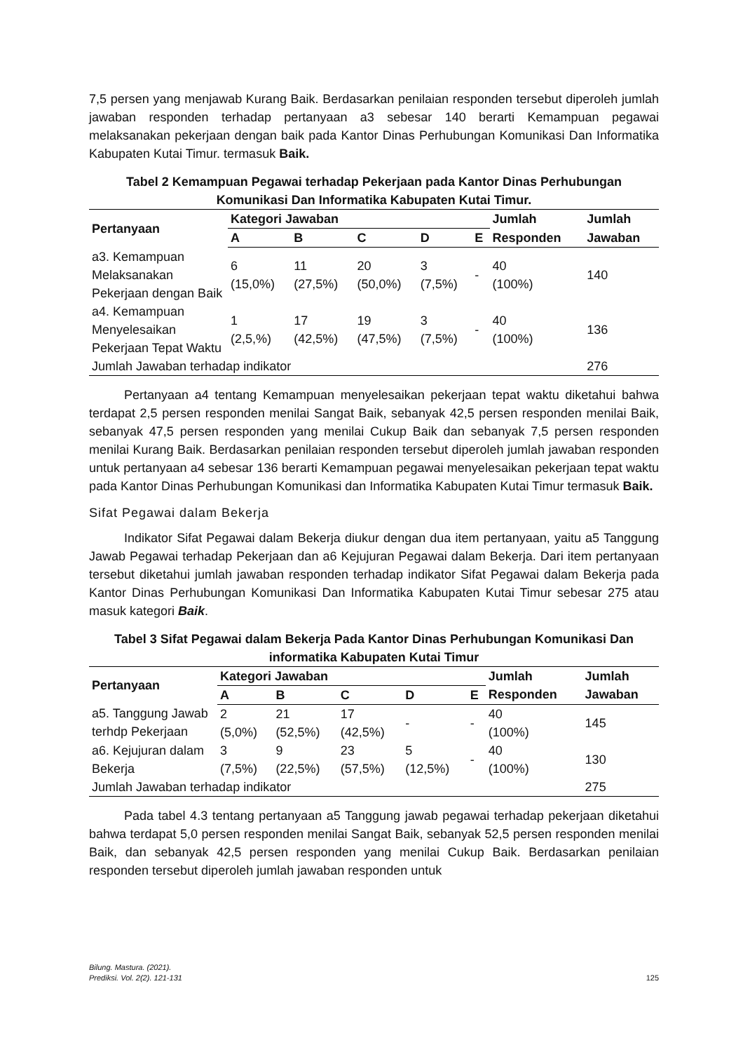7,5 persen yang menjawab Kurang Baik. Berdasarkan penilaian responden tersebut diperoleh jumlah jawaban responden terhadap pertanyaan a3 sebesar 140 berarti Kemampuan pegawai melaksanakan pekerjaan dengan baik pada Kantor Dinas Perhubungan Komunikasi Dan Informatika Kabupaten Kutai Timur. termasuk Baik.
Tabel 2 Kemampuan Pegawai terhadap Pekerjaan pada Kantor Dinas Perhubungan Komunikasi Dan Informatika Kabupaten Kutai Timur.
| Pertanyaan | Kategori Jawaban | | | | | Jumlah | Jumlah |
| --- | --- | --- | --- | --- | --- | --- | --- |
| | A | B | C | D | E | Responden | Jawaban |
| a3. Kemampuan Melaksanakan Pekerjaan dengan Baik | 6 (15,0%) | 11 (27,5%) | 20 (50,0%) | 3 (7,5%) | - | 40 (100%) | 140 |
| a4. Kemampuan Menyelesaikan Pekerjaan Tepat Waktu | 1 (2,5,%) | 17 (42,5%) | 19 (47,5%) | 3 (7,5%) | - | 40 (100%) | 136 |
| Jumlah Jawaban terhadap indikator | | | | | | | 276 |
Pertanyaan a4 tentang Kemampuan menyelesaikan pekerjaan tepat waktu diketahui bahwa terdapat 2,5 persen responden menilai Sangat Baik, sebanyak 42,5 persen responden menilai Baik, sebanyak 47,5 persen responden yang menilai Cukup Baik dan sebanyak 7,5 persen responden menilai Kurang Baik. Berdasarkan penilaian responden tersebut diperoleh jumlah jawaban responden untuk pertanyaan a4 sebesar 136 berarti Kemampuan pegawai menyelesaikan pekerjaan tepat waktu pada Kantor Dinas Perhubungan Komunikasi dan Informatika Kabupaten Kutai Timur termasuk Baik.
Sifat Pegawai dalam Bekerja
Indikator Sifat Pegawai dalam Bekerja diukur dengan dua item pertanyaan, yaitu a5 Tanggung Jawab Pegawai terhadap Pekerjaan dan a6 Kejujuran Pegawai dalam Bekerja. Dari item pertanyaan tersebut diketahui jumlah jawaban responden terhadap indikator Sifat Pegawai dalam Bekerja pada Kantor Dinas Perhubungan Komunikasi Dan Informatika Kabupaten Kutai Timur sebesar 275 atau masuk kategori Baik.
Tabel 3 Sifat Pegawai dalam Bekerja Pada Kantor Dinas Perhubungan Komunikasi Dan informatika Kabupaten Kutai Timur
| Pertanyaan | Kategori Jawaban | | | | | Jumlah | Jumlah |
| --- | --- | --- | --- | --- | --- | --- | --- |
| | A | B | C | D | E | Responden | Jawaban |
| a5. Tanggung Jawab terhdp Pekerjaan | 2 (5,0%) | 21 (52,5%) | 17 (42,5%) | - | - | 40 (100%) | 145 |
| a6. Kejujuran dalam Bekerja | 3 (7,5%) | 9 (22,5%) | 23 (57,5%) | 5 (12,5%) | - | 40 (100%) | 130 |
| Jumlah Jawaban terhadap indikator | | | | | | | 275 |
Pada tabel 4.3 tentang pertanyaan a5 Tanggung jawab pegawai terhadap pekerjaan diketahui bahwa terdapat 5,0 persen responden menilai Sangat Baik, sebanyak 52,5 persen responden menilai Baik, dan sebanyak 42,5 persen responden yang menilai Cukup Baik. Berdasarkan penilaian responden tersebut diperoleh jumlah jawaban responden untuk
Bilung. Mastura. (2021).
Prediksi. Vol. 2(2). 121-131
125